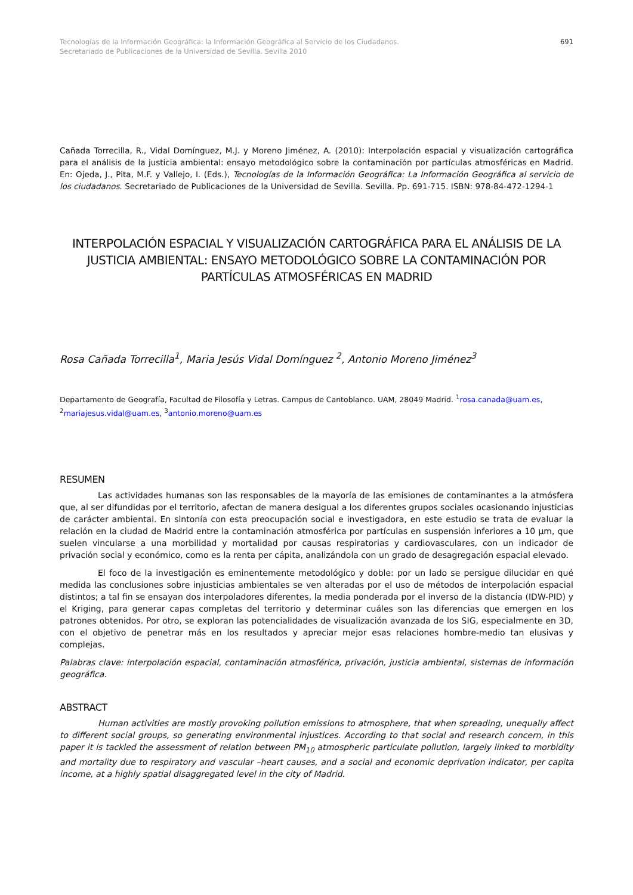Tecnologías de la Información Geográfica: la Información Geográfica al Servicio de los Ciudadanos.
Secretariado de Publicaciones de la Universidad de Sevilla. Sevilla 2010
691
Cañada Torrecilla, R., Vidal Domínguez, M.J. y Moreno Jiménez, A. (2010): Interpolación espacial y visualización cartográfica para el análisis de la justicia ambiental: ensayo metodológico sobre la contaminación por partículas atmosféricas en Madrid. En: Ojeda, J., Pita, M.F. y Vallejo, I. (Eds.), Tecnologías de la Información Geográfica: La Información Geográfica al servicio de los ciudadanos. Secretariado de Publicaciones de la Universidad de Sevilla. Sevilla. Pp. 691-715. ISBN: 978-84-472-1294-1
INTERPOLACIÓN ESPACIAL Y VISUALIZACIÓN CARTOGRÁFICA PARA EL ANÁLISIS DE LA JUSTICIA AMBIENTAL: ENSAYO METODOLÓGICO SOBRE LA CONTAMINACIÓN POR PARTÍCULAS ATMOSFÉRICAS EN MADRID
Rosa Cañada Torrecilla<sup>1</sup>, Maria Jesús Vidal Domínguez <sup>2</sup>, Antonio Moreno Jiménez<sup>3</sup>
Departamento de Geografía, Facultad de Filosofía y Letras. Campus de Cantoblanco. UAM, 28049 Madrid. <sup>1</sup>rosa.canada@uam.es, <sup>2</sup>mariajesus.vidal@uam.es, <sup>3</sup>antonio.moreno@uam.es
RESUMEN
Las actividades humanas son las responsables de la mayoría de las emisiones de contaminantes a la atmósfera que, al ser difundidas por el territorio, afectan de manera desigual a los diferentes grupos sociales ocasionando injusticias de carácter ambiental. En sintonía con esta preocupación social e investigadora, en este estudio se trata de evaluar la relación en la ciudad de Madrid entre la contaminación atmosférica por partículas en suspensión inferiores a 10 µm, que suelen vincularse a una morbilidad y mortalidad por causas respiratorias y cardiovasculares, con un indicador de privación social y económico, como es la renta per cápita, analizándola con un grado de desagregación espacial elevado.
El foco de la investigación es eminentemente metodológico y doble: por un lado se persigue dilucidar en qué medida las conclusiones sobre injusticias ambientales se ven alteradas por el uso de métodos de interpolación espacial distintos; a tal fin se ensayan dos interpoladores diferentes, la media ponderada por el inverso de la distancia (IDW-PID) y el Kriging, para generar capas completas del territorio y determinar cuáles son las diferencias que emergen en los patrones obtenidos. Por otro, se exploran las potencialidades de visualización avanzada de los SIG, especialmente en 3D, con el objetivo de penetrar más en los resultados y apreciar mejor esas relaciones hombre-medio tan elusivas y complejas.
Palabras clave: interpolación espacial, contaminación atmosférica, privación, justicia ambiental, sistemas de información geográfica.
ABSTRACT
Human activities are mostly provoking pollution emissions to atmosphere, that when spreading, unequally affect to different social groups, so generating environmental injustices. According to that social and research concern, in this paper it is tackled the assessment of relation between PM<sub>10</sub> atmospheric particulate pollution, largely linked to morbidity and mortality due to respiratory and vascular –heart causes, and a social and economic deprivation indicator, per capita income, at a highly spatial disaggregated level in the city of Madrid.